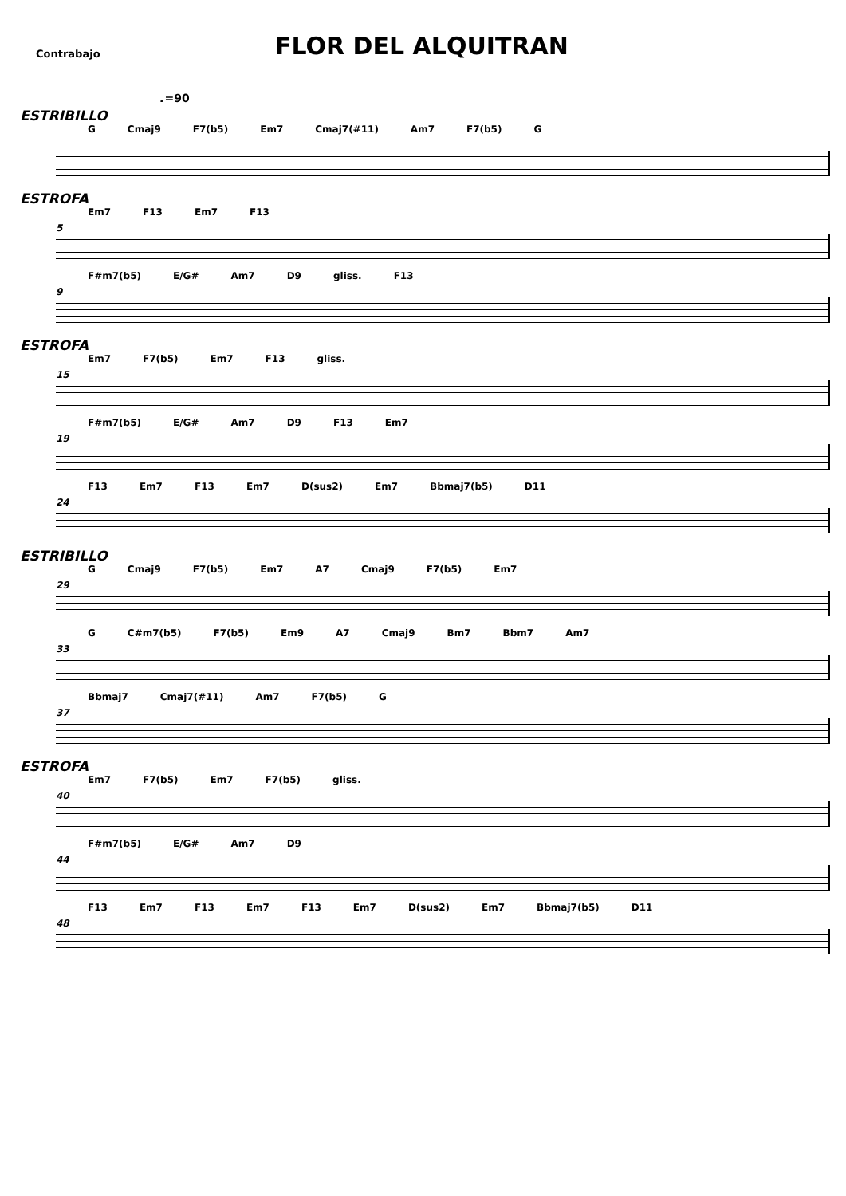Contrabajo
FLOR DEL ALQUITRAN
♩=90
ESTRIBILLO
G Cmaj9 F7(b5) Em7 Cmaj7(#11) Am7 F7(b5) G
ESTROFA
5
Em7 F13 Em7 F13
9
F#m7(b5) E/G# Am7 D9 gliss. F13
ESTROFA
15
Em7 F7(b5) Em7 F13 gliss.
19
F#m7(b5) E/G# Am7 D9 F13 Em7
24
F13 Em7 F13 Em7 D(sus2) Em7 Bbmaj7(b5) D11
ESTRIBILLO
29
G Cmaj9 F7(b5) Em7 A7 Cmaj9 F7(b5) Em7
33
G C#m7(b5) F7(b5) Em9 A7 Cmaj9 Bm7 Bbm7 Am7
37
Bbmaj7 Cmaj7(#11) Am7 F7(b5) G
ESTROFA
40
Em7 F7(b5) Em7 F7(b5) gliss.
44
F#m7(b5) E/G# Am7 D9
48
F13 Em7 F13 Em7 F13 Em7 D(sus2) Em7 Bbmaj7(b5) D11